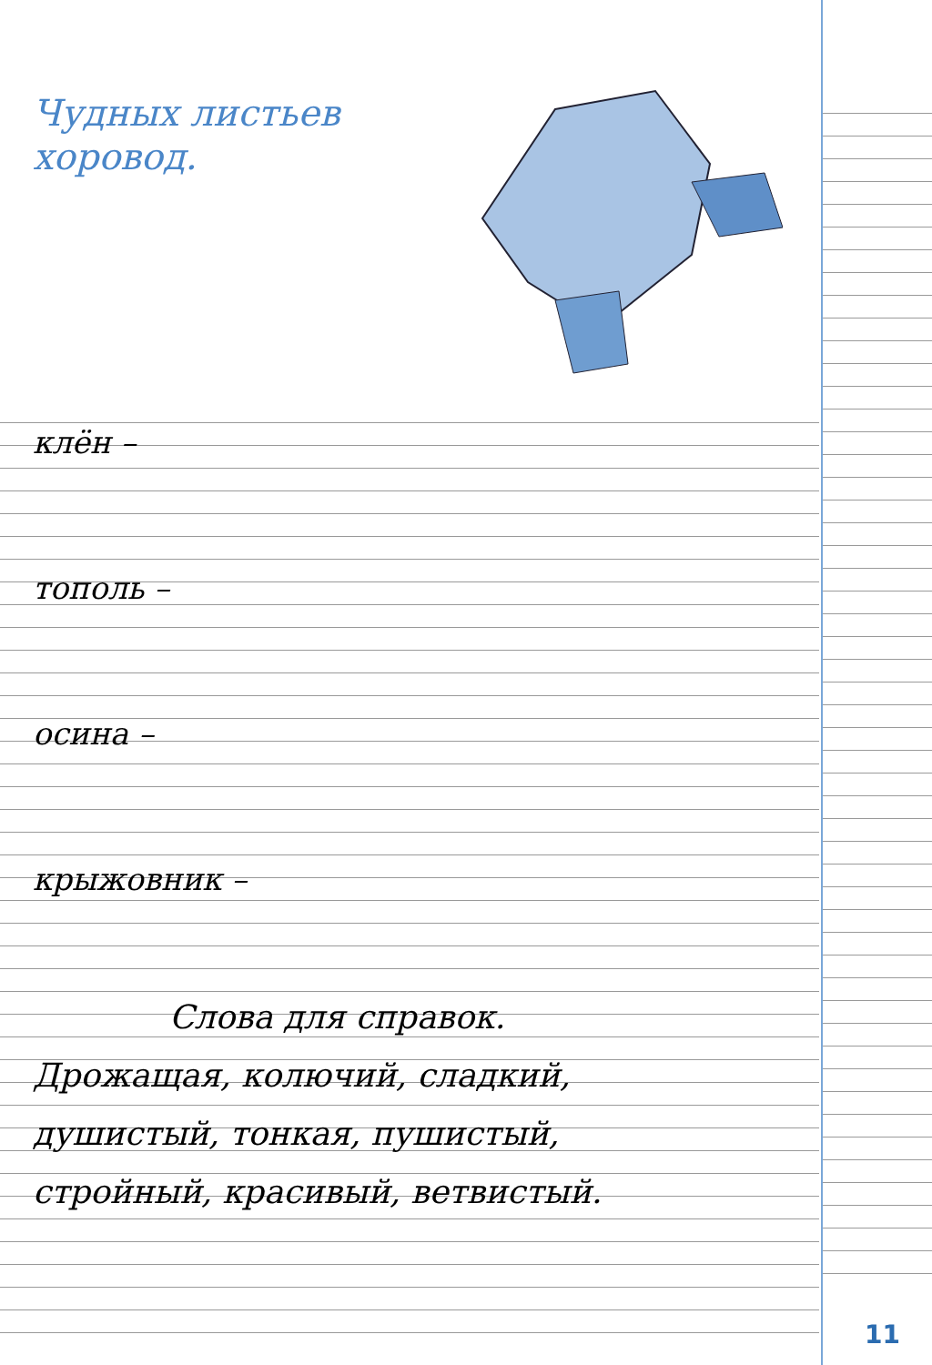Чудных листьев
хоровод.
клён –
тополь –
осина –
крыжовник –
Слова для справок.
Дрожащая, колючий, сладкий,
душистый, тонкая, пушистый,
стройный, красивый, ветвистый.
11